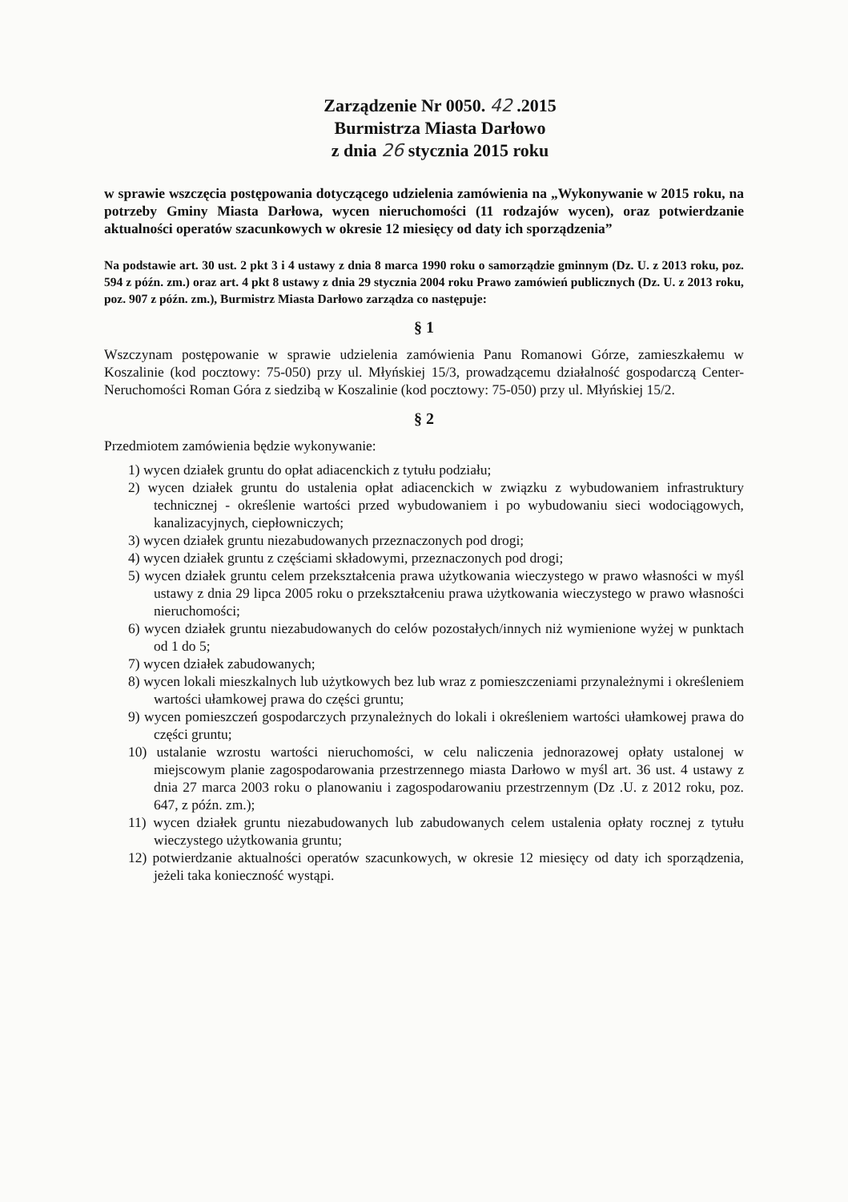Zarządzenie Nr 0050. 42 .2015
Burmistrza Miasta Darłowo
z dnia 26 stycznia 2015 roku
w sprawie wszczęcia postępowania dotyczącego udzielenia zamówienia na „Wykonywanie w 2015 roku, na potrzeby Gminy Miasta Darłowa, wycen nieruchomości (11 rodzajów wycen), oraz potwierdzanie aktualności operatów szacunkowych w okresie 12 miesięcy od daty ich sporządzenia”
Na podstawie art. 30 ust. 2 pkt 3 i 4 ustawy z dnia 8 marca 1990 roku o samorządzie gminnym (Dz. U. z 2013 roku, poz. 594 z późn. zm.) oraz art. 4 pkt 8 ustawy z dnia 29 stycznia 2004 roku Prawo zamówień publicznych (Dz. U. z 2013 roku, poz. 907 z późn. zm.), Burmistrz Miasta Darłowo zarządza co następuje:
§ 1
Wszczynam postępowanie w sprawie udzielenia zamówienia Panu Romanowi Górze, zamieszkałemu w Koszalinie (kod pocztowy: 75-050) przy ul. Młyńskiej 15/3, prowadzącemu działalność gospodarczą Center-Neruchomości Roman Góra z siedzibą w Koszalinie (kod pocztowy: 75-050) przy ul. Młyńskiej 15/2.
§ 2
Przedmiotem zamówienia będzie wykonywanie:
1) wycen działek gruntu do opłat adiacenckich z tytułu podziału;
2) wycen działek gruntu do ustalenia opłat adiacenckich w związku z wybudowaniem infrastruktury technicznej - określenie wartości przed wybudowaniem i po wybudowaniu sieci wodociągowych, kanalizacyjnych, ciepłowniczych;
3) wycen działek gruntu niezabudowanych przeznaczonych pod drogi;
4) wycen działek gruntu z częściami składowymi, przeznaczonych pod drogi;
5) wycen działek gruntu celem przekształcenia prawa użytkowania wieczystego w prawo własności w myśl ustawy z dnia 29 lipca 2005 roku o przekształceniu prawa użytkowania wieczystego w prawo własności nieruchomości;
6) wycen działek gruntu niezabudowanych do celów pozostałych/innych niż wymienione wyżej w punktach od 1 do 5;
7) wycen działek zabudowanych;
8) wycen lokali mieszkalnych lub użytkowych bez lub wraz z pomieszczeniami przynależnymi i określeniem wartości ułamkowej prawa do części gruntu;
9) wycen pomieszczeń gospodarczych przynależnych do lokali i określeniem wartości ułamkowej prawa do części gruntu;
10) ustalanie wzrostu wartości nieruchomości, w celu naliczenia jednorazowej opłaty ustalonej w miejscowym planie zagospodarowania przestrzennego miasta Darłowo w myśl art. 36 ust. 4 ustawy z dnia 27 marca 2003 roku o planowaniu i zagospodarowaniu przestrzennym (Dz .U. z 2012 roku, poz. 647, z późn. zm.);
11) wycen działek gruntu niezabudowanych lub zabudowanych celem ustalenia opłaty rocznej z tytułu wieczystego użytkowania gruntu;
12) potwierdzanie aktualności operatów szacunkowych, w okresie 12 miesięcy od daty ich sporządzenia, jeżeli taka konieczność wystąpi.